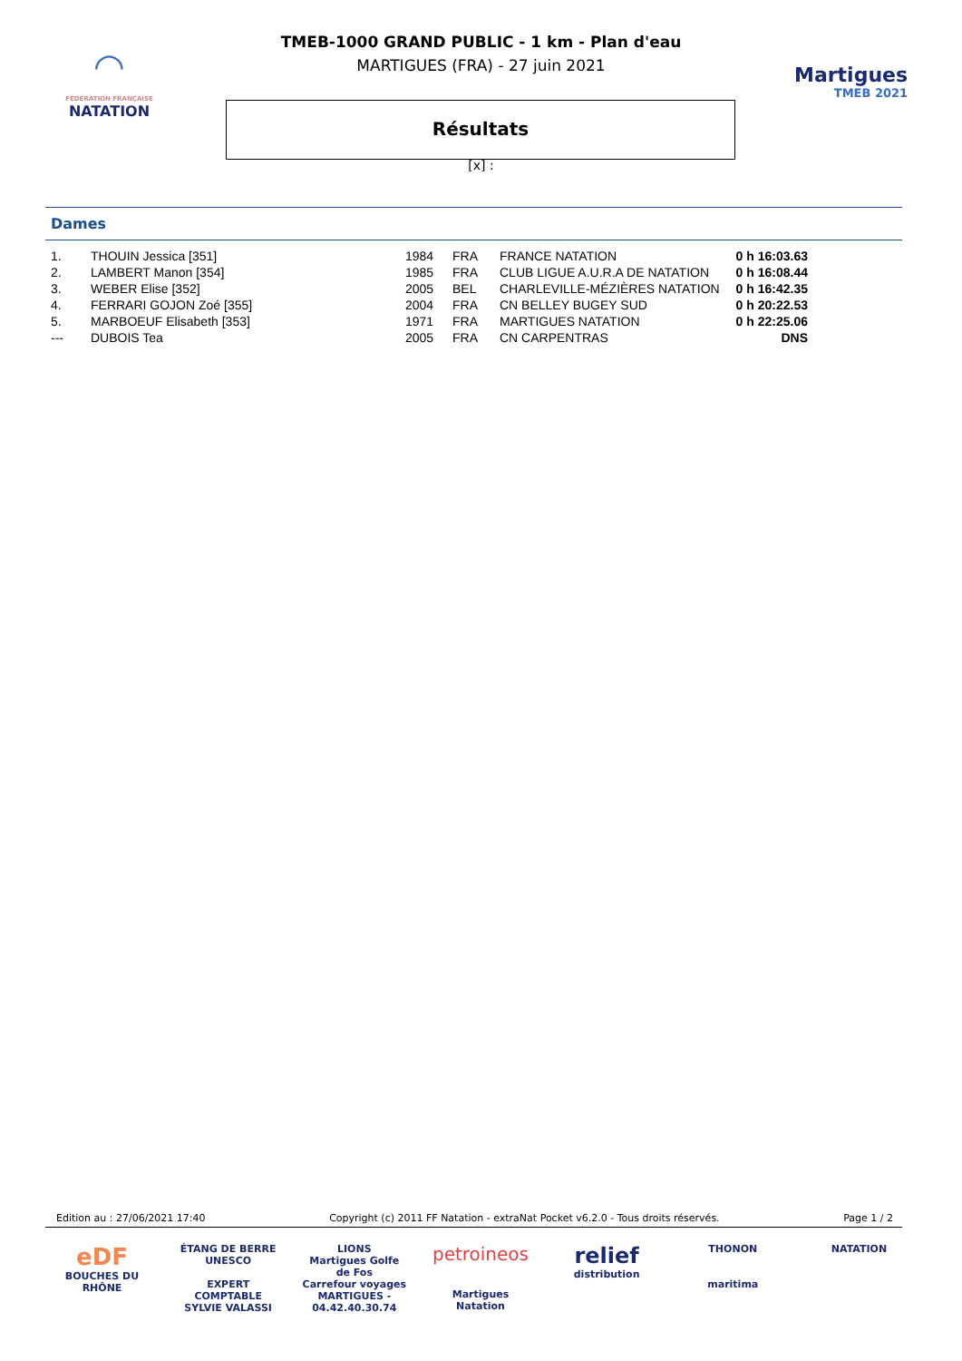◠
FÉDÉRATION FRANÇAISE
NATATION
TMEB-1000 GRAND PUBLIC - 1 km - Plan d'eau
MARTIGUES (FRA) - 27 juin 2021
Résultats
[x] :
Martigues
TMEB 2021
Dames
| 1. | THOUIN Jessica [351] | 1984 | FRA | FRANCE NATATION | 0 h 16:03.63 |
| 2. | LAMBERT Manon [354] | 1985 | FRA | CLUB LIGUE A.U.R.A DE NATATION | 0 h 16:08.44 |
| 3. | WEBER Elise [352] | 2005 | BEL | CHARLEVILLE-MÉZIÈRES NATATION | 0 h 16:42.35 |
| 4. | FERRARI GOJON Zoé [355] | 2004 | FRA | CN BELLEY BUGEY SUD | 0 h 20:22.53 |
| 5. | MARBOEUF Elisabeth [353] | 1971 | FRA | MARTIGUES NATATION | 0 h 22:25.06 |
| --- | DUBOIS Tea | 2005 | FRA | CN CARPENTRAS | DNS |
Edition au : 27/06/2021 17:40 Copyright (c) 2011 FF Natation - extraNat Pocket v6.2.0 - Tous droits réservés. Page 1 / 2
eDF
BOUCHES DU RHÔNE
ÉTANG DE BERRE
UNESCO
EXPERT COMPTABLE
SYLVIE VALASSI
LIONS
Martigues Golfe de Fos
Carrefour voyages
MARTIGUES - 04.42.40.30.74
petroineos
Martigues Natation
relief
distribution
THONON
maritima
NATATION